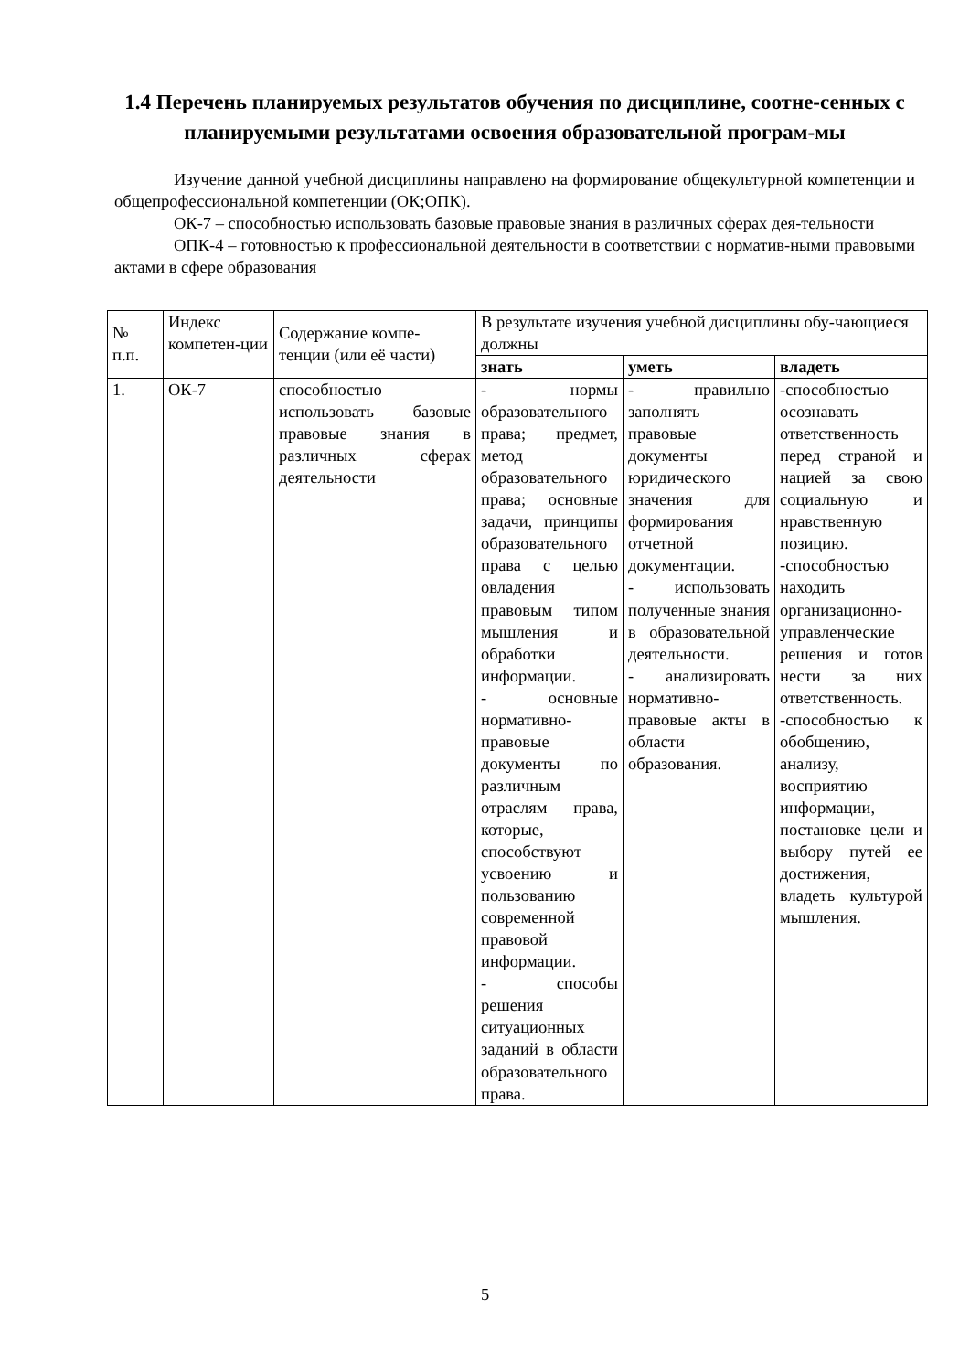1.4 Перечень планируемых результатов обучения по дисциплине, соотне-сенных с планируемыми результатами освоения образовательной програм-мы
Изучение данной учебной дисциплины направлено на формирование общекультурной компетенции и общепрофессиональной компетенции (ОК;ОПК).
ОК-7 – способностью использовать базовые правовые знания в различных сферах дея-тельности
ОПК-4 – готовностью к профессиональной деятельности в соответствии с норматив-ными правовыми актами в сфере образования
| № п.п. | Индекс компетен-ции | Содержание компе-тенции (или её части) | В результате изучения учебной дисциплины обу-чающиеся должны | | |
| --- | --- | --- | --- | --- | --- |
| | | | знать | уметь | владеть |
| 1. | ОК-7 | способностью использовать базовые правовые знания в различных сферах деятельности | - нормы образовательного права; предмет, метод образовательного права; основные задачи, принципы образовательного права с целью овладения правовым типом мышления и обработки информации. - основные нормативно-правовые документы по различным отраслям права, которые, способствуют усвоению и пользованию современной правовой информации. - способы решения ситуационных заданий в области образовательного права. | - правильно заполнять правовые документы юридического значения для формирования отчетной документации. - использовать полученные знания в образовательной деятельности. - анализировать нормативно-правовые акты в области образования. | -способностью осознавать ответственность перед страной и нацией за свою социальную и нравственную позицию. -способностью находить организационно-управленческие решения и готов нести за них ответственность. -способностью к обобщению, анализу, восприятию информации, постановке цели и выбору путей ее достижения, владеть культурой мышления. |
5